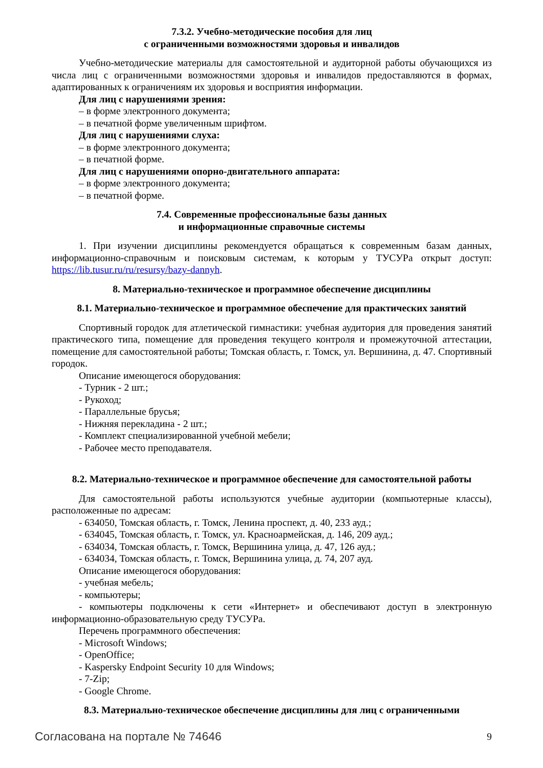7.3.2. Учебно-методические пособия для лиц
с ограниченными возможностями здоровья и инвалидов
Учебно-методические материалы для самостоятельной и аудиторной работы обучающихся из числа лиц с ограниченными возможностями здоровья и инвалидов предоставляются в формах, адаптированных к ограничениям их здоровья и восприятия информации.
Для лиц с нарушениями зрения:
– в форме электронного документа;
– в печатной форме увеличенным шрифтом.
Для лиц с нарушениями слуха:
– в форме электронного документа;
– в печатной форме.
Для лиц с нарушениями опорно-двигательного аппарата:
– в форме электронного документа;
– в печатной форме.
7.4. Современные профессиональные базы данных
и информационные справочные системы
1. При изучении дисциплины рекомендуется обращаться к современным базам данных, информационно-справочным и поисковым системам, к которым у ТУСУРа открыт доступ: https://lib.tusur.ru/ru/resursy/bazy-dannyh.
8. Материально-техническое и программное обеспечение дисциплины
8.1. Материально-техническое и программное обеспечение для практических занятий
Спортивный городок для атлетической гимнастики: учебная аудитория для проведения занятий практического типа, помещение для проведения текущего контроля и промежуточной аттестации, помещение для самостоятельной работы; Томская область, г. Томск, ул. Вершинина, д. 47. Спортивный городок.
Описание имеющегося оборудования:
- Турник - 2 шт.;
- Рукоход;
- Параллельные брусья;
- Нижняя перекладина - 2 шт.;
- Комплект специализированной учебной мебели;
- Рабочее место преподавателя.
8.2. Материально-техническое и программное обеспечение для самостоятельной работы
Для самостоятельной работы используются учебные аудитории (компьютерные классы), расположенные по адресам:
- 634050, Томская область, г. Томск, Ленина проспект, д. 40, 233 ауд.;
- 634045, Томская область, г. Томск, ул. Красноармейская, д. 146, 209 ауд.;
- 634034, Томская область, г. Томск, Вершинина улица, д. 47, 126 ауд.;
- 634034, Томская область, г. Томск, Вершинина улица, д. 74, 207 ауд.
Описание имеющегося оборудования:
- учебная мебель;
- компьютеры;
- компьютеры подключены к сети «Интернет» и обеспечивают доступ в электронную информационно-образовательную среду ТУСУРа.
Перечень программного обеспечения:
- Microsoft Windows;
- OpenOffice;
- Kaspersky Endpoint Security 10 для Windows;
- 7-Zip;
- Google Chrome.
8.3. Материально-техническое обеспечение дисциплины для лиц с ограниченными
Согласована на портале № 74646 9